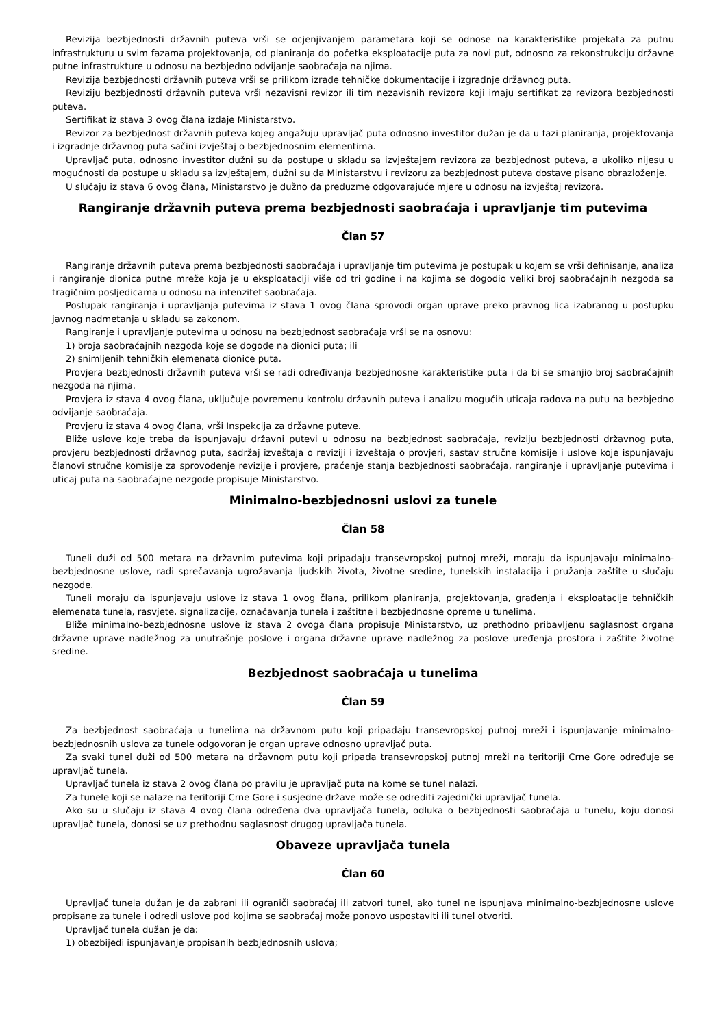Revizija bezbjednosti državnih puteva vrši se ocjenjivanjem parametara koji se odnose na karakteristike projekata za putnu infrastrukturu u svim fazama projektovanja, od planiranja do početka eksploatacije puta za novi put, odnosno za rekonstrukciju državne putne infrastrukture u odnosu na bezbjedno odvijanje saobraćaja na njima.
Revizija bezbjednosti državnih puteva vrši se prilikom izrade tehničke dokumentacije i izgradnje državnog puta.
Reviziju bezbjednosti državnih puteva vrši nezavisni revizor ili tim nezavisnih revizora koji imaju sertifikat za revizora bezbjednosti puteva.
Sertifikat iz stava 3 ovog člana izdaje Ministarstvo.
Revizor za bezbjednost državnih puteva kojeg angažuju upravljač puta odnosno investitor dužan je da u fazi planiranja, projektovanja i izgradnje državnog puta sačini izvještaj o bezbjednosnim elementima.
Upravljač puta, odnosno investitor dužni su da postupe u skladu sa izvještajem revizora za bezbjednost puteva, a ukoliko nijesu u mogućnosti da postupe u skladu sa izvještajem, dužni su da Ministarstvu i revizoru za bezbjednost puteva dostave pisano obrazloženje.
U slučaju iz stava 6 ovog člana, Ministarstvo je dužno da preduzme odgovarajuće mjere u odnosu na izvještaj revizora.
Rangiranje državnih puteva prema bezbjednosti saobraćaja i upravljanje tim putevima
Član 57
Rangiranje državnih puteva prema bezbjednosti saobraćaja i upravljanje tim putevima je postupak u kojem se vrši definisanje, analiza i rangiranje dionica putne mreže koja je u eksploataciji više od tri godine i na kojima se dogodio veliki broj saobraćajnih nezgoda sa tragičnim posljedicama u odnosu na intenzitet saobraćaja.
Postupak rangiranja i upravljanja putevima iz stava 1 ovog člana sprovodi organ uprave preko pravnog lica izabranog u postupku javnog nadmetanja u skladu sa zakonom.
Rangiranje i upravljanje putevima u odnosu na bezbjednost saobraćaja vrši se na osnovu:
1) broja saobraćajnih nezgoda koje se dogode na dionici puta; ili
2) snimljenih tehničkih elemenata dionice puta.
Provjera bezbjednosti državnih puteva vrši se radi određivanja bezbjednosne karakteristike puta i da bi se smanjio broj saobraćajnih nezgoda na njima.
Provjera iz stava 4 ovog člana, uključuje povremenu kontrolu državnih puteva i analizu mogućih uticaja radova na putu na bezbjedno odvijanje saobraćaja.
Provjeru iz stava 4 ovog člana, vrši Inspekcija za državne puteve.
Bliže uslove koje treba da ispunjavaju državni putevi u odnosu na bezbjednost saobraćaja, reviziju bezbjednosti državnog puta, provjeru bezbjednosti državnog puta, sadržaj izveštaja o reviziji i izveštaja o provjeri, sastav stručne komisije i uslove koje ispunjavaju članovi stručne komisije za sprovođenje revizije i provjere, praćenje stanja bezbjednosti saobraćaja, rangiranje i upravljanje putevima i uticaj puta na saobraćajne nezgode propisuje Ministarstvo.
Minimalno-bezbjednosni uslovi za tunele
Član 58
Tuneli duži od 500 metara na državnim putevima koji pripadaju transevropskoj putnoj mreži, moraju da ispunjavaju minimalno-bezbjednosne uslove, radi sprečavanja ugrožavanja ljudskih života, životne sredine, tunelskih instalacija i pružanja zaštite u slučaju nezgode.
Tuneli moraju da ispunjavaju uslove iz stava 1 ovog člana, prilikom planiranja, projektovanja, građenja i eksploatacije tehničkih elemenata tunela, rasvjete, signalizacije, označavanja tunela i zaštitne i bezbjednosne opreme u tunelima.
Bliže minimalno-bezbjednosne uslove iz stava 2 ovoga člana propisuje Ministarstvo, uz prethodno pribavljenu saglasnost organa državne uprave nadležnog za unutrašnje poslove i organa državne uprave nadležnog za poslove uređenja prostora i zaštite životne sredine.
Bezbjednost saobraćaja u tunelima
Član 59
Za bezbjednost saobraćaja u tunelima na državnom putu koji pripadaju transevropskoj putnoj mreži i ispunjavanje minimalno-bezbjednosnih uslova za tunele odgovoran je organ uprave odnosno upravljač puta.
Za svaki tunel duži od 500 metara na državnom putu koji pripada transevropskoj putnoj mreži na teritoriji Crne Gore određuje se upravljač tunela.
Upravljač tunela iz stava 2 ovog člana po pravilu je upravljač puta na kome se tunel nalazi.
Za tunele koji se nalaze na teritoriji Crne Gore i susjedne države može se odrediti zajednički upravljač tunela.
Ako su u slučaju iz stava 4 ovog člana određena dva upravljača tunela, odluka o bezbjednosti saobraćaja u tunelu, koju donosi upravljač tunela, donosi se uz prethodnu saglasnost drugog upravljača tunela.
Obaveze upravljača tunela
Član 60
Upravljač tunela dužan je da zabrani ili ograniči saobraćaj ili zatvori tunel, ako tunel ne ispunjava minimalno-bezbjednosne uslove propisane za tunele i odredi uslove pod kojima se saobraćaj može ponovo uspostaviti ili tunel otvoriti.
Upravljač tunela dužan je da:
1) obezbijedi ispunjavanje propisanih bezbjednosnih uslova;